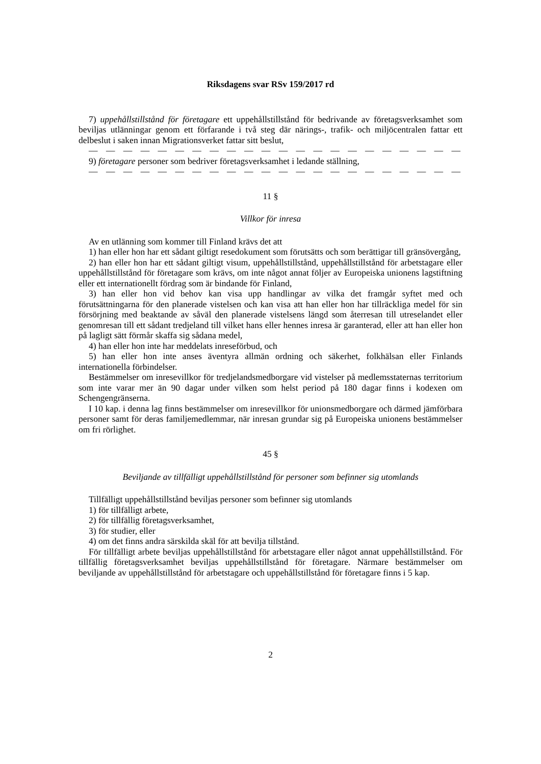Riksdagens svar RSv 159/2017 rd
7) uppehållstillstånd för företagare ett uppehållstillstånd för bedrivande av företagsverksamhet som beviljas utlänningar genom ett förfarande i två steg där närings-, trafik- och miljöcentralen fattar ett delbeslut i saken innan Migrationsverket fattar sitt beslut,
— — — — — — — — — — — — — — — — — — — — — — — — — — —
9) företagare personer som bedriver företagsverksamhet i ledande ställning,
— — — — — — — — — — — — — — — — — — — — — — — — — — —
11 §
Villkor för inresa
Av en utlänning som kommer till Finland krävs det att
1) han eller hon har ett sådant giltigt resedokument som förutsätts och som berättigar till gränsövergång,
2) han eller hon har ett sådant giltigt visum, uppehållstillstånd, uppehållstillstånd för arbetstagare eller uppehållstillstånd för företagare som krävs, om inte något annat följer av Europeiska unionens lagstiftning eller ett internationellt fördrag som är bindande för Finland,
3) han eller hon vid behov kan visa upp handlingar av vilka det framgår syftet med och förutsättningarna för den planerade vistelsen och kan visa att han eller hon har tillräckliga medel för sin försörjning med beaktande av såväl den planerade vistelsens längd som återresan till utreselandet eller genomresan till ett sådant tredjeland till vilket hans eller hennes inresa är garanterad, eller att han eller hon på lagligt sätt förmår skaffa sig sådana medel,
4) han eller hon inte har meddelats inreseförbud, och
5) han eller hon inte anses äventyra allmän ordning och säkerhet, folkhälsan eller Finlands internationella förbindelser.
Bestämmelser om inresevillkor för tredjelandsmedborgare vid vistelser på medlemsstaternas territorium som inte varar mer än 90 dagar under vilken som helst period på 180 dagar finns i kodexen om Schengengränserna.
I 10 kap. i denna lag finns bestämmelser om inresevillkor för unionsmedborgare och därmed jämförbara personer samt för deras familjemedlemmar, när inresan grundar sig på Europeiska unionens bestämmelser om fri rörlighet.
45 §
Beviljande av tillfälligt uppehållstillstånd för personer som befinner sig utomlands
Tillfälligt uppehållstillstånd beviljas personer som befinner sig utomlands
1) för tillfälligt arbete,
2) för tillfällig företagsverksamhet,
3) för studier, eller
4) om det finns andra särskilda skäl för att bevilja tillstånd.
För tillfälligt arbete beviljas uppehållstillstånd för arbetstagare eller något annat uppehållstillstånd. För tillfällig företagsverksamhet beviljas uppehållstillstånd för företagare. Närmare bestämmelser om beviljande av uppehållstillstånd för arbetstagare och uppehållstillstånd för företagare finns i 5 kap.
2